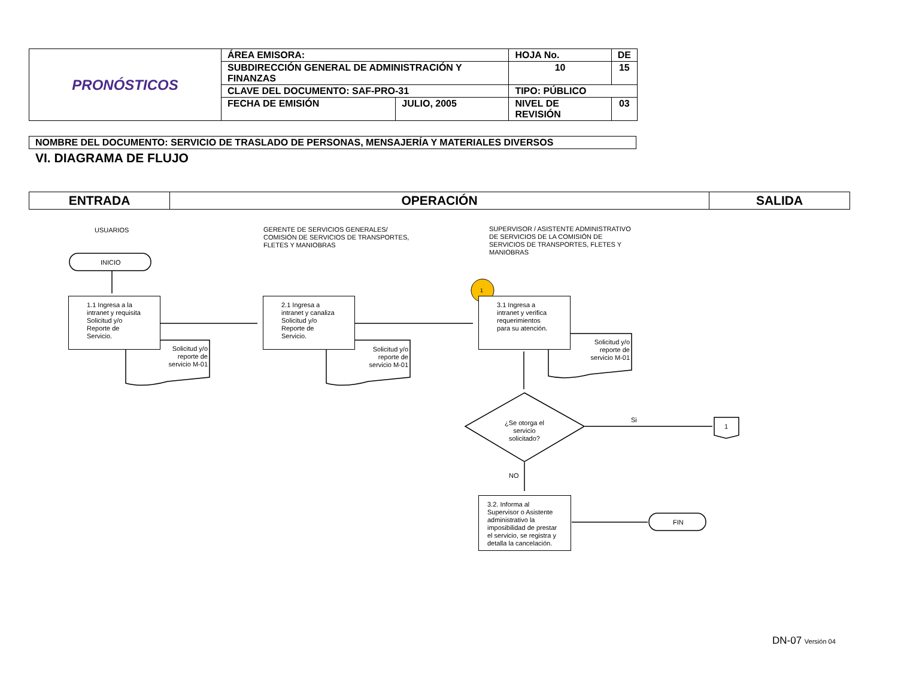| PRONÓSTICOS | ÁREA EMISORA: | | HOJA No. | | DE |
| | SUBDIRECCIÓN GENERAL DE ADMINISTRACIÓN Y FINANZAS | | 10 | | 15 |
| | CLAVE DEL DOCUMENTO: SAF-PRO-31 | | TIPO: PÚBLICO | | |
| | FECHA DE EMISIÓN | JULIO, 2005 | NIVEL DE REVISIÓN | 03 | |
NOMBRE DEL DOCUMENTO: SERVICIO DE TRASLADO DE PERSONAS, MENSAJERÍA Y MATERIALES DIVERSOS
VI. DIAGRAMA DE FLUJO
| ENTRADA | OPERACIÓN | SALIDA |
| --- | --- | --- |
USUARIOS
GERENTE DE SERVICIOS GENERALES/ COMISIÓN DE SERVICIOS DE TRANSPORTES, FLETES Y MANIOBRAS
SUPERVISOR / ASISTENTE ADMINISTRATIVO DE SERVICIOS DE LA COMISIÓN DE SERVICIOS DE TRANSPORTES, FLETES Y MANIOBRAS
INICIO
1
1.1 Ingresa a la intranet y requisita Solicitud y/o Reporte de Servicio.
2.1 Ingresa a intranet y canaliza Solicitud y/o Reporte de Servicio.
3.1 Ingresa a intranet y verifica requerimientos para su atención.
Solicitud y/o reporte de servicio M-01
Solicitud y/o reporte de servicio M-01
Solicitud y/o reporte de servicio M-01
¿Se otorga el servicio solicitado?
Si
1
NO
3.2. Informa al Supervisor o Asistente administrativo la imposibilidad de prestar el servicio, se registra y detalla la cancelación.
FIN
DN-07 Versión 04